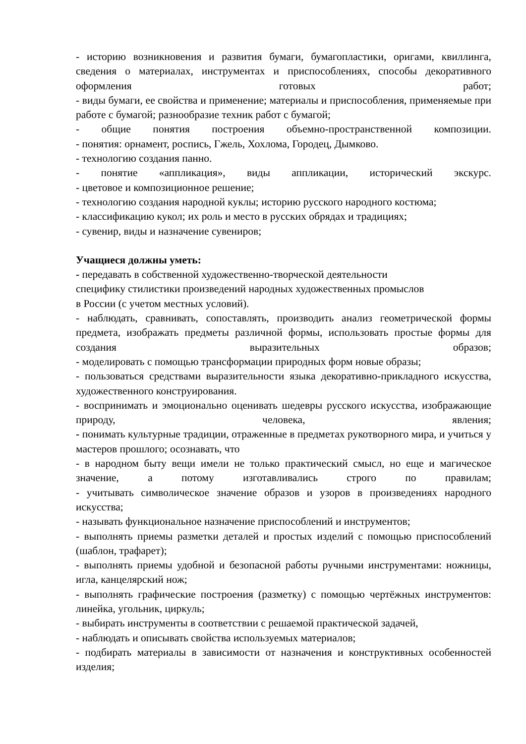- историю возникновения и развития бумаги, бумагопластики, оригами, квиллинга, сведения о материалах, инструментах и приспособлениях, способы декоративного оформления готовых работ;
- виды бумаги, ее свойства и применение; материалы и приспособления, применяемые при работе с бумагой; разнообразие техник работ с бумагой;
- общие понятия построения объемно-пространственной композиции.
- понятия: орнамент, роспись, Гжель, Хохлома, Городец, Дымково.
- технологию создания панно.
- понятие «аппликация», виды аппликации, исторический экскурс.
- цветовое и композиционное решение;
- технологию создания народной куклы; историю русского народного костюма;
- классификацию кукол; их роль и место в русских обрядах и традициях;
- сувенир, виды и назначение сувениров;
Учащиеся должны уметь:
- передавать в собственной художественно-творческой деятельности
специфику стилистики произведений народных художественных промыслов
в России (с учетом местных условий).
- наблюдать, сравнивать, сопоставлять, производить анализ геометрической формы предмета, изображать предметы различной формы, использовать простые формы для создания выразительных образов;
- моделировать с помощью трансформации природных форм новые образы;
- пользоваться средствами выразительности языка декоративно-прикладного искусства, художественного конструирования.
- воспринимать и эмоционально оценивать шедевры русского искусства, изображающие природу, человека, явления;
- понимать культурные традиции, отраженные в предметах рукотворного мира, и учиться у мастеров прошлого; осознавать, что
- в народном быту вещи имели не только практический смысл, но еще и магическое значение, а потому изготавливались строго по правилам;
- учитывать символическое значение образов и узоров в произведениях народного искусства;
- называть функциональное назначение приспособлений и инструментов;
- выполнять приемы разметки деталей и простых изделий с помощью приспособлений (шаблон, трафарет);
- выполнять приемы удобной и безопасной работы ручными инструментами: ножницы, игла, канцелярский нож;
- выполнять графические построения (разметку) с помощью чертёжных инструментов: линейка, угольник, циркуль;
- выбирать инструменты в соответствии с решаемой практической задачей,
- наблюдать и описывать свойства используемых материалов;
- подбирать материалы в зависимости от назначения и конструктивных особенностей изделия;